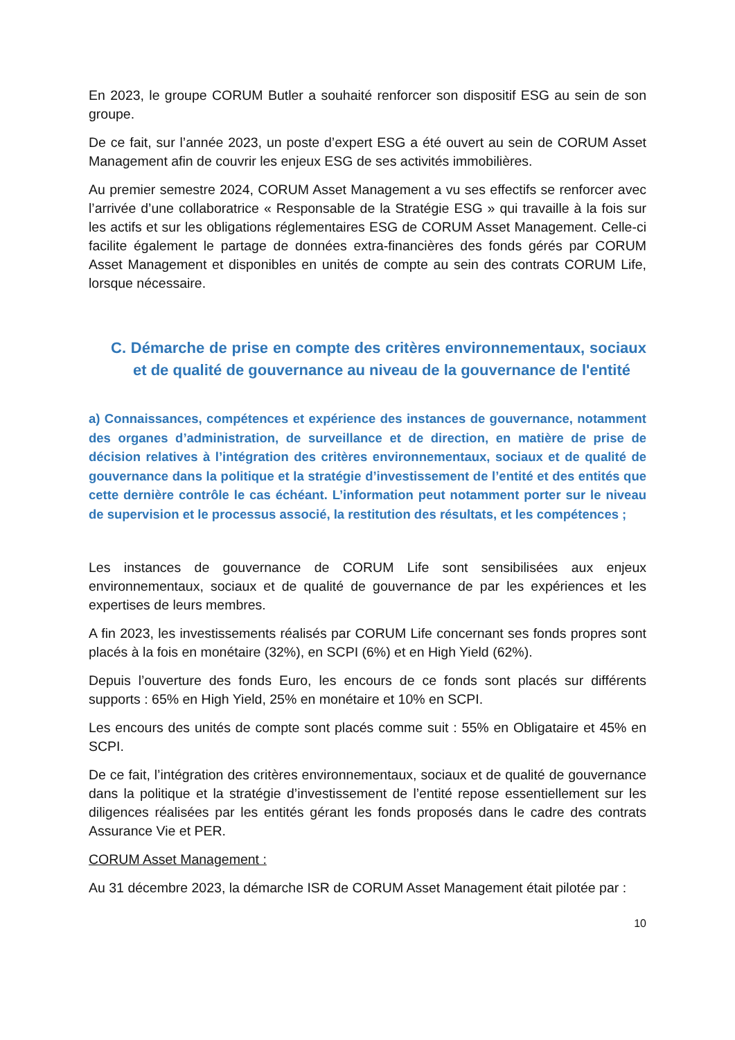En 2023, le groupe CORUM Butler a souhaité renforcer son dispositif ESG au sein de son groupe.
De ce fait, sur l’année 2023, un poste d’expert ESG a été ouvert au sein de CORUM Asset Management afin de couvrir les enjeux ESG de ses activités immobilières.
Au premier semestre 2024, CORUM Asset Management a vu ses effectifs se renforcer avec l’arrivée d’une collaboratrice « Responsable de la Stratégie ESG » qui travaille à la fois sur les actifs et sur les obligations réglementaires ESG de CORUM Asset Management. Celle-ci facilite également le partage de données extra-financières des fonds gérés par CORUM Asset Management et disponibles en unités de compte au sein des contrats CORUM Life, lorsque nécessaire.
C. Démarche de prise en compte des critères environnementaux, sociaux et de qualité de gouvernance au niveau de la gouvernance de l'entité
a) Connaissances, compétences et expérience des instances de gouvernance, notamment des organes d’administration, de surveillance et de direction, en matière de prise de décision relatives à l’intégration des critères environnementaux, sociaux et de qualité de gouvernance dans la politique et la stratégie d’investissement de l’entité et des entités que cette dernière contrôle le cas échéant. L’information peut notamment porter sur le niveau de supervision et le processus associé, la restitution des résultats, et les compétences ;
Les instances de gouvernance de CORUM Life sont sensibilisées aux enjeux environnementaux, sociaux et de qualité de gouvernance de par les expériences et les expertises de leurs membres.
A fin 2023, les investissements réalisés par CORUM Life concernant ses fonds propres sont placés à la fois en monétaire (32%), en SCPI (6%) et en High Yield (62%).
Depuis l’ouverture des fonds Euro, les encours de ce fonds sont placés sur différents supports : 65% en High Yield, 25% en monétaire et 10% en SCPI.
Les encours des unités de compte sont placés comme suit : 55% en Obligataire et 45% en SCPI.
De ce fait, l’intégration des critères environnementaux, sociaux et de qualité de gouvernance dans la politique et la stratégie d’investissement de l’entité repose essentiellement sur les diligences réalisées par les entités gérant les fonds proposés dans le cadre des contrats Assurance Vie et PER.
CORUM Asset Management :
Au 31 décembre 2023, la démarche ISR de CORUM Asset Management était pilotée par :
10